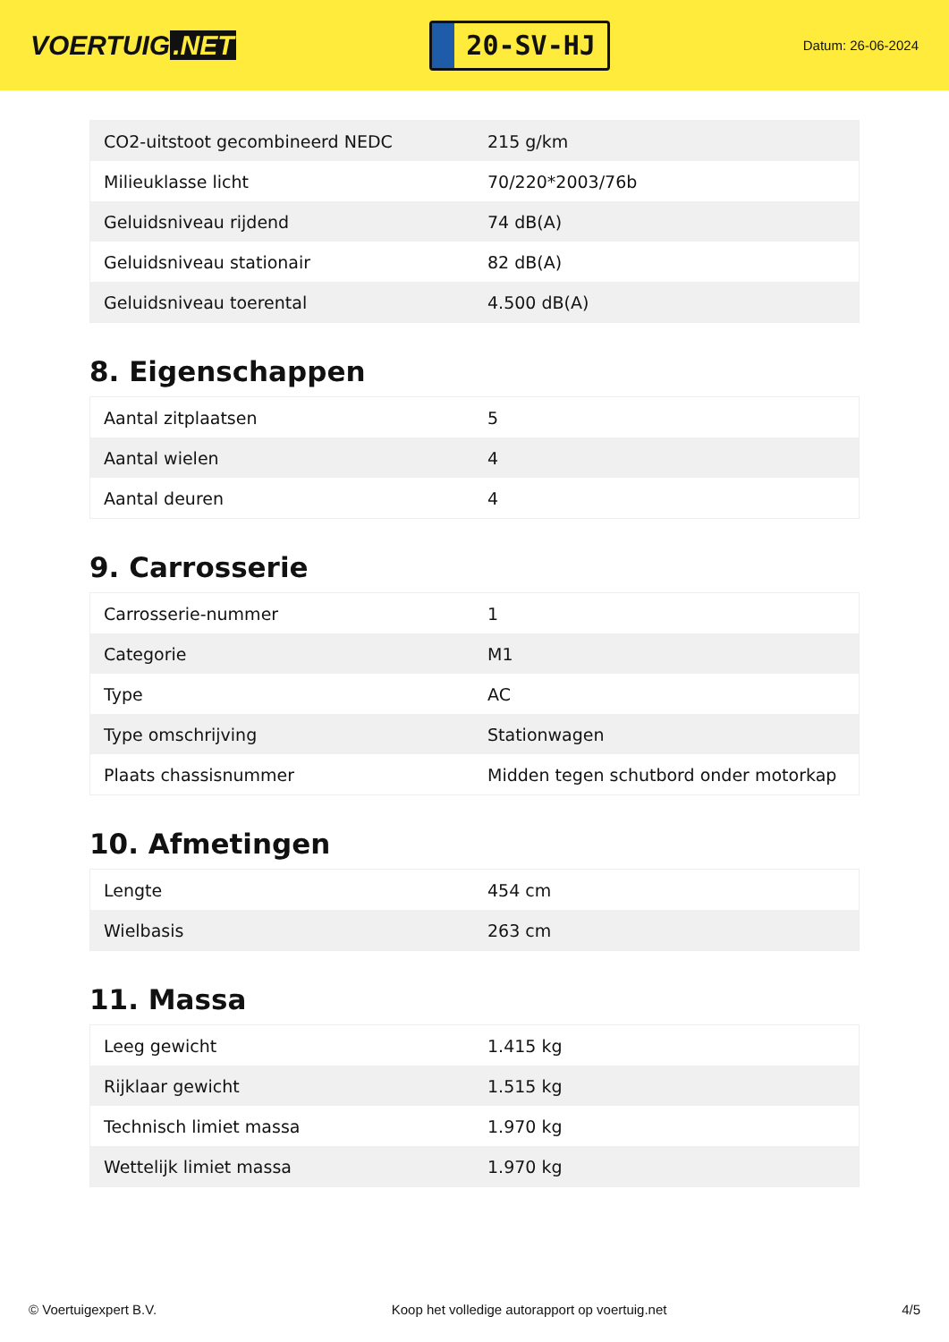VOERTUIG.NET
20-SV-HJ
Datum: 26-06-2024
| CO2-uitstoot gecombineerd NEDC | 215 g/km |
| Milieuklasse licht | 70/220*2003/76b |
| Geluidsniveau rijdend | 74 dB(A) |
| Geluidsniveau stationair | 82 dB(A) |
| Geluidsniveau toerental | 4.500 dB(A) |
8. Eigenschappen
| Aantal zitplaatsen | 5 |
| Aantal wielen | 4 |
| Aantal deuren | 4 |
9. Carrosserie
| Carrosserie-nummer | 1 |
| Categorie | M1 |
| Type | AC |
| Type omschrijving | Stationwagen |
| Plaats chassisnummer | Midden tegen schutbord onder motorkap |
10. Afmetingen
| Lengte | 454 cm |
| Wielbasis | 263 cm |
11. Massa
| Leeg gewicht | 1.415 kg |
| Rijklaar gewicht | 1.515 kg |
| Technisch limiet massa | 1.970 kg |
| Wettelijk limiet massa | 1.970 kg |
© Voertuigexpert B.V. Koop het volledige autorapport op voertuig.net 4/5